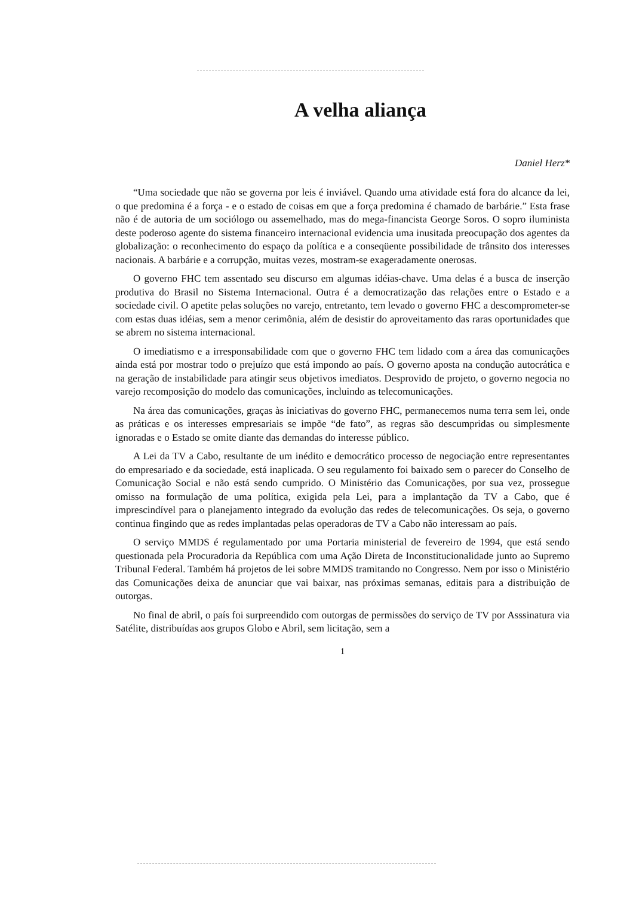A velha aliança
Daniel Herz*
“Uma sociedade que não se governa por leis é inviável. Quando uma atividade está fora do alcance da lei, o que predomina é a força - e o estado de coisas em que a força predomina é chamado de barbárie.” Esta frase não é de autoria de um sociólogo ou assemelhado, mas do mega-financista George Soros. O sopro iluminista deste poderoso agente do sistema financeiro internacional evidencia uma inusitada preocupação dos agentes da globalização: o reconhecimento do espaço da política e a conseqüente possibilidade de trânsito dos interesses nacionais. A barbárie e a corrupção, muitas vezes, mostram-se exageradamente onerosas.
O governo FHC tem assentado seu discurso em algumas idéias-chave. Uma delas é a busca de inserção produtiva do Brasil no Sistema Internacional. Outra é a democratização das relações entre o Estado e a sociedade civil. O apetite pelas soluções no varejo, entretanto, tem levado o governo FHC a descomprometer-se com estas duas idéias, sem a menor cerimônia, além de desistir do aproveitamento das raras oportunidades que se abrem no sistema internacional.
O imediatismo e a irresponsabilidade com que o governo FHC tem lidado com a área das comunicações ainda está por mostrar todo o prejuízo que está impondo ao país. O governo aposta na condução autocrática e na geração de instabilidade para atingir seus objetivos imediatos. Desprovido de projeto, o governo negocia no varejo recomposição do modelo das comunicações, incluindo as telecomunicações.
Na área das comunicações, graças às iniciativas do governo FHC, permanecemos numa terra sem lei, onde as práticas e os interesses empresariais se impõe “de fato”, as regras são descumpridas ou simplesmente ignoradas e o Estado se omite diante das demandas do interesse público.
A Lei da TV a Cabo, resultante de um inédito e democrático processo de negociação entre representantes do empresariado e da sociedade, está inaplicada. O seu regulamento foi baixado sem o parecer do Conselho de Comunicação Social e não está sendo cumprido. O Ministério das Comunicações, por sua vez, prossegue omisso na formulação de uma política, exigida pela Lei, para a implantação da TV a Cabo, que é imprescindível para o planejamento integrado da evolução das redes de telecomunicações. Os seja, o governo continua fingindo que as redes implantadas pelas operadoras de TV a Cabo não interessam ao país.
O serviço MMDS é regulamentado por uma Portaria ministerial de fevereiro de 1994, que está sendo questionada pela Procuradoria da República com uma Ação Direta de Inconstitucionalidade junto ao Supremo Tribunal Federal. Também há projetos de lei sobre MMDS tramitando no Congresso. Nem por isso o Ministério das Comunicações deixa de anunciar que vai baixar, nas próximas semanas, editais para a distribuição de outorgas.
No final de abril, o país foi surpreendido com outorgas de permissões do serviço de TV por Asssinatura via Satélite, distribuídas aos grupos Globo e Abril, sem licitação, sem a
1